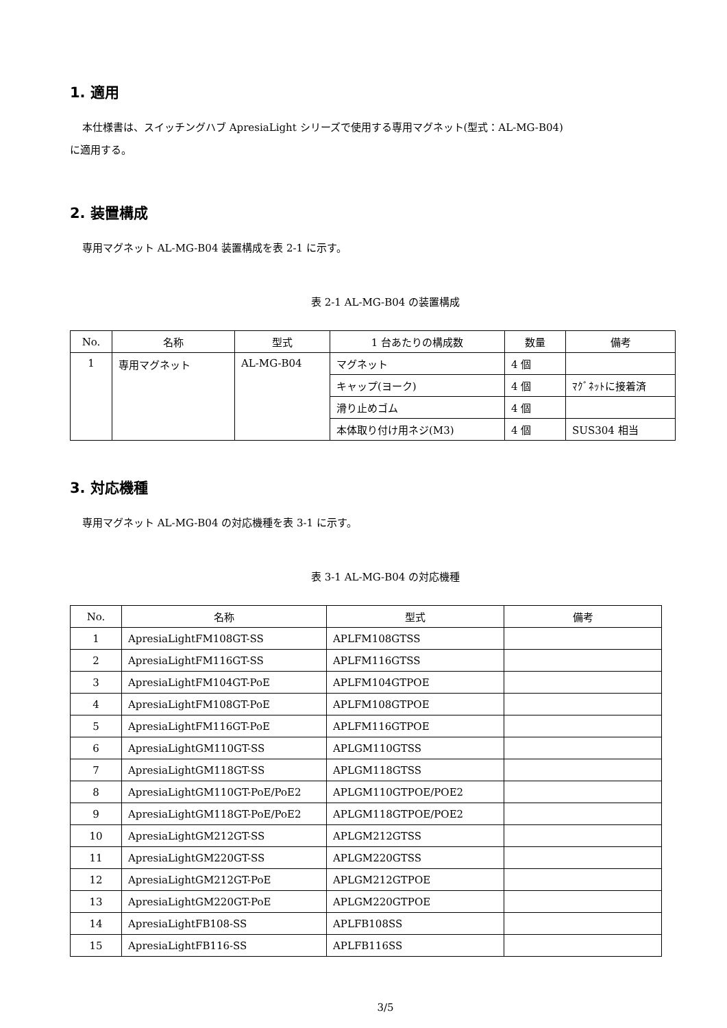1. 適用
本仕様書は、スイッチングハブ ApresiaLight シリーズで使用する専用マグネット(型式：AL-MG-B04)
に適用する。
2. 装置構成
専用マグネット AL-MG-B04 装置構成を表 2-1 に示す。
表 2-1 AL-MG-B04 の装置構成
| No. | 名称 | 型式 | 1 台あたりの構成数 | 数量 | 備考 |
| --- | --- | --- | --- | --- | --- |
| 1 | 専用マグネット | AL-MG-B04 | マグネット | 4 個 | |
| | | | キャップ(ヨーク) | 4 個 | ﾏｸﾞﾈｯﾄに接着済 |
| | | | 滑り止めゴム | 4 個 | |
| | | | 本体取り付け用ネジ(M3) | 4 個 | SUS304 相当 |
3. 対応機種
専用マグネット AL-MG-B04 の対応機種を表 3-1 に示す。
表 3-1 AL-MG-B04 の対応機種
| No. | 名称 | 型式 | 備考 |
| --- | --- | --- | --- |
| 1 | ApresiaLightFM108GT-SS | APLFM108GTSS | |
| 2 | ApresiaLightFM116GT-SS | APLFM116GTSS | |
| 3 | ApresiaLightFM104GT-PoE | APLFM104GTPOE | |
| 4 | ApresiaLightFM108GT-PoE | APLFM108GTPOE | |
| 5 | ApresiaLightFM116GT-PoE | APLFM116GTPOE | |
| 6 | ApresiaLightGM110GT-SS | APLGM110GTSS | |
| 7 | ApresiaLightGM118GT-SS | APLGM118GTSS | |
| 8 | ApresiaLightGM110GT-PoE/PoE2 | APLGM110GTPOE/POE2 | |
| 9 | ApresiaLightGM118GT-PoE/PoE2 | APLGM118GTPOE/POE2 | |
| 10 | ApresiaLightGM212GT-SS | APLGM212GTSS | |
| 11 | ApresiaLightGM220GT-SS | APLGM220GTSS | |
| 12 | ApresiaLightGM212GT-PoE | APLGM212GTPOE | |
| 13 | ApresiaLightGM220GT-PoE | APLGM220GTPOE | |
| 14 | ApresiaLightFB108-SS | APLFB108SS | |
| 15 | ApresiaLightFB116-SS | APLFB116SS | |
3/5